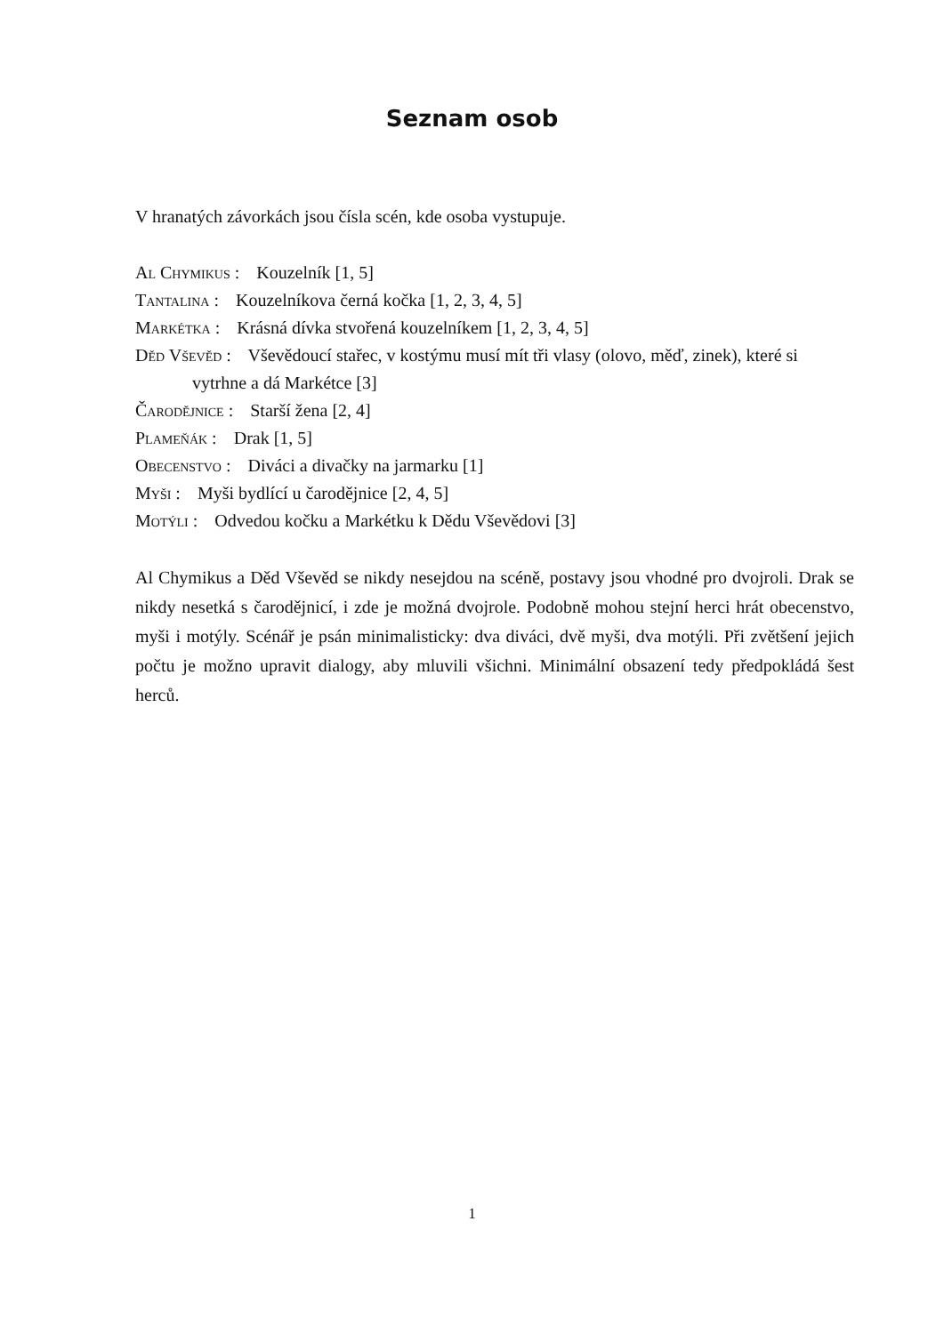Seznam osob
V hranatých závorkách jsou čísla scén, kde osoba vystupuje.
Al Chymikus : Kouzelník [1, 5]
Tantalina : Kouzelníkova černá kočka [1, 2, 3, 4, 5]
Markétka : Krásná dívka stvořená kouzelníkem [1, 2, 3, 4, 5]
Děd Vševěd : Vševědoucí stařec, v kostýmu musí mít tři vlasy (olovo, měď, zinek), které si vytrhne a dá Markétce [3]
Čarodějnice : Starší žena [2, 4]
Plameňák : Drak [1, 5]
Obecenstvo : Diváci a divačky na jarmarku [1]
Myši : Myši bydlící u čarodějnice [2, 4, 5]
Motýli : Odvedou kočku a Markétku k Dědu Vševědovi [3]
Al Chymikus a Děd Vševěd se nikdy nesejdou na scéně, postavy jsou vhodné pro dvojroli. Drak se nikdy nesetká s čarodějnicí, i zde je možná dvojrole. Podobně mohou stejní herci hrát obecenstvo, myši i motýly. Scénář je psán minimalisticky: dva diváci, dvě myši, dva motýli. Při zvětšení jejich počtu je možno upravit dialogy, aby mluvili všichni. Minimální obsazení tedy předpokládá šest herců.
1